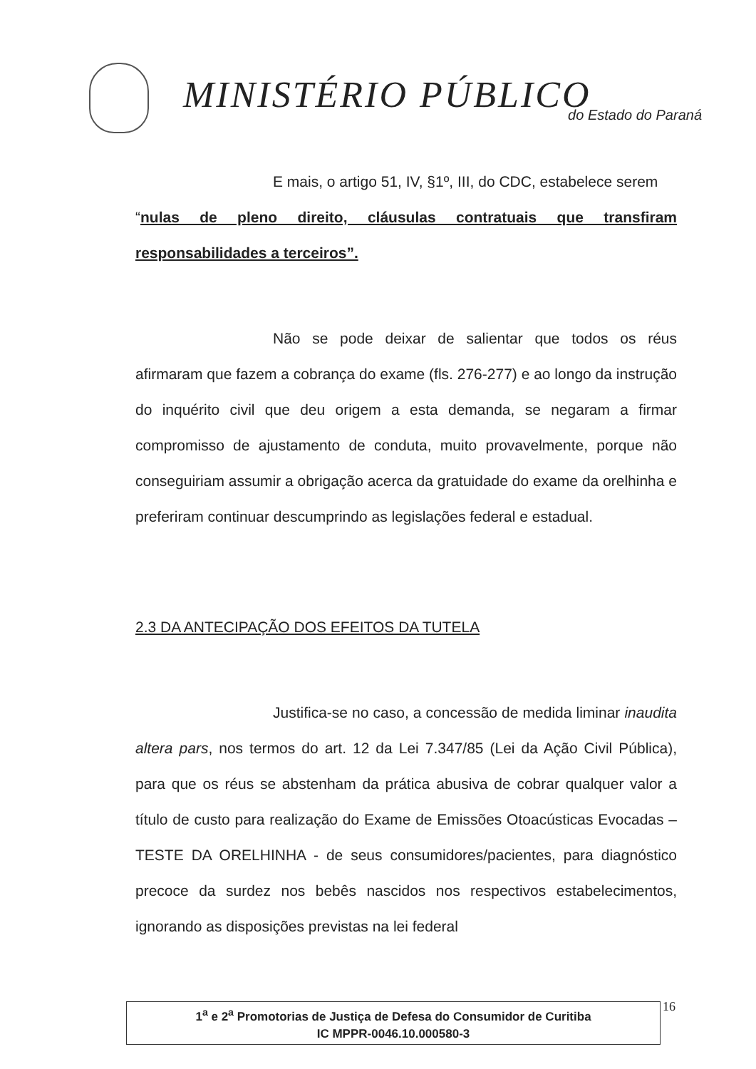MINISTÉRIO PÚBLICO do Estado do Paraná
E mais, o artigo 51, IV, §1º, III, do CDC, estabelece serem
“nulas de pleno direito, cláusulas contratuais que transfiram responsabilidades a terceiros”.
Não se pode deixar de salientar que todos os réus afirmaram que fazem a cobrança do exame (fls. 276-277) e ao longo da instrução do inquérito civil que deu origem a esta demanda, se negaram a firmar compromisso de ajustamento de conduta, muito provavelmente, porque não conseguiriam assumir a obrigação acerca da gratuidade do exame da orelhinha e preferiram continuar descumprindo as legislações federal e estadual.
2.3 DA ANTECIPAÇÃO DOS EFEITOS DA TUTELA
Justifica-se no caso, a concessão de medida liminar inaudita altera pars, nos termos do art. 12 da Lei 7.347/85 (Lei da Ação Civil Pública), para que os réus se abstenham da prática abusiva de cobrar qualquer valor a título de custo para realização do Exame de Emissões Otoacústicas Evocadas – TESTE DA ORELHINHA - de seus consumidores/pacientes, para diagnóstico precoce da surdez nos bebês nascidos nos respectivos estabelecimentos, ignorando as disposições previstas na lei federal
1<sup>a</sup> e 2<sup>a</sup> Promotorias de Justiça de Defesa do Consumidor de Curitiba
IC MPPR-0046.10.000580-3
16